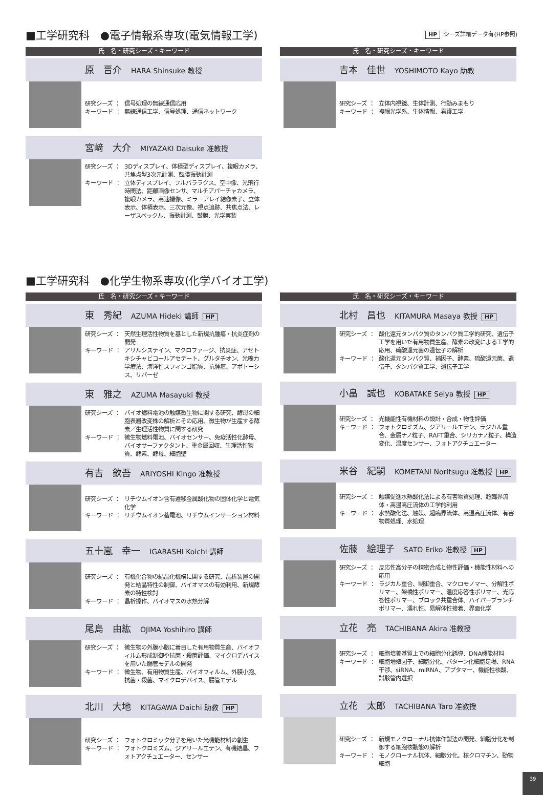■工学研究科　●電子情報系専攻(電気情報工学) HP :シーズ詳細データ有(HP参照)
氏　名・研究シーズ・キーワード
原　晋介 HARA Shinsuke 教授
研究シーズ ： 信号処理の無線通信応用
キーワード ： 無線通信工学、信号処理、通信ネットワーク
宮﨑　大介 MIYAZAKI Daisuke 准教授
研究シーズ ： 3Dディスプレイ、体積型ディスプレイ、複眼カメラ、共焦点型3次元計測、鼓膜振動計測
キーワード ： 立体ディスプレイ、フルパララクス、空中像、光飛行時間法、距離画像センサ、マルチアパーチャカメラ、複眼カメラ、高速撮像、ミラーアレイ結像素子、立体表示、体積表示、三次元像、視点追跡、共焦点法、レーザスペックル、振動計測、鼓膜、光学実装
氏　名・研究シーズ・キーワード
吉本　佳世 YOSHIMOTO Kayo 助教
研究シーズ ： 立体内視鏡、生体計測、行動みまもり
キーワード ： 複眼光学系、生体情報、看護工学
■工学研究科　●化学生物系専攻(化学バイオ工学)
氏　名・研究シーズ・キーワード
東　秀紀 AZUMA Hideki 講師 HP
研究シーズ ： 天然生理活性物質を基とした新規抗腫瘍・抗炎症剤の開発
キーワード ： アリルシステイン、マクロファージ、抗炎症、アセトキシチャビコールアセテート、グルタチオン、光線力学療法、海洋性スフィンゴ脂質、抗腫瘍、アポトーシス、リパーゼ
東　雅之 AZUMA Masayuki 教授
研究シーズ ： バイオ燃料電池の触媒微生物に関する研究、酵母の細胞表層改変株の解析とその応用、微生物が生産する酵素／生理活性物質に関する研究
キーワード ： 微生物燃料電池、バイオセンサー、免疫活性化酵母、バイオサーファクタント、重金属回収、生理活性物質、酵素、酵母、細胞壁
有吉　欽吾 ARIYOSHI Kingo 准教授
研究シーズ ： リチウムイオン含有遷移金属酸化物の固体化学と電気化学
キーワード ： リチウムイオン蓄電池、リチウムインサーション材料
五十嵐　幸一 IGARASHI Koichi 講師
研究シーズ ： 有機化合物の結晶化機構に関する研究、晶析装置の開発と結晶特性の制御、バイオマスの有効利用、新規酵素の特性検討
キーワード ： 晶析操作、バイオマスの水熱分解
尾島　由紘 OJIMA Yoshihiro 講師
研究シーズ ： 微生物の外膜小胞に着目した有用物質生産、バイオフィルム形成制御や抗菌・殺菌評価、マイクロデバイスを用いた腸管モデルの開発
キーワード ： 微生物、有用物質生産、バイオフィルム、外膜小胞、抗菌・殺菌、マイクロデバイス、腸管モデル
北川　大地 KITAGAWA Daichi 助教 HP
研究シーズ ： フォトクロミック分子を用いた光機能材料の創生
キーワード ： フォトクロミズム、ジアリールエテン、有機結晶、フォトアクチュエーター、センサー
氏　名・研究シーズ・キーワード
北村　昌也 KITAMURA Masaya 教授 HP
研究シーズ ： 酸化還元タンパク質のタンパク質工学的研究、遺伝子工学を用いた有用物質生産、酵素の改変による工学的応用、硫酸還元菌の遺伝子の解析
キーワード ： 酸化還元タンパク質、補因子、酵素、硫酸還元菌、遺伝子、タンパク質工学、遺伝子工学
小畠　誠也 KOBATAKE Seiya 教授 HP
研究シーズ ： 光機能性有機材料の設計・合成・物性評価
キーワード ： フォトクロミズム、ジアリールエテン、ラジカル重合、金属ナノ粒子、RAFT重合、シリカナノ粒子、構造変化、温度センサー、フォトアクチュエーター
米谷　紀嗣 KOMETANI Noritsugu 准教授 HP
研究シーズ ： 触媒促進水熱酸化法による有害物質処理、超臨界流体・高温高圧流体の工学的利用
キーワード ： 水熱酸化法、触媒、超臨界流体、高温高圧流体、有害物質処理、水処理
佐藤　絵理子 SATO Eriko 准教授 HP
研究シーズ ： 反応性高分子の精密合成と物性評価・機能性材料への応用
キーワード ： ラジカル重合、制御重合、マクロモノマー、分解性ポリマー、架橋性ポリマー、温度応答性ポリマー、光応答性ポリマー、ブロック共重合体、ハイパーブランチポリマー、濡れ性、易解体性接着、界面化学
立花　亮 TACHIBANA Akira 准教授
研究シーズ ： 細胞培養基質上での細胞分化誘導、DNA機能材料
キーワード ： 細胞増殖因子、細胞分化、パターン化細胞足場、RNA干渉、siRNA、miRNA、アプタマー、機能性核酸、試験管内選択
立花　太郎 TACHIBANA Taro 准教授
研究シーズ ： 新規モノクローナル抗体作製法の開発、細胞分化を制御する細胞核動態の解析
キーワード ： モノクローナル抗体、細胞分化、核クロマチン、動物細胞
39